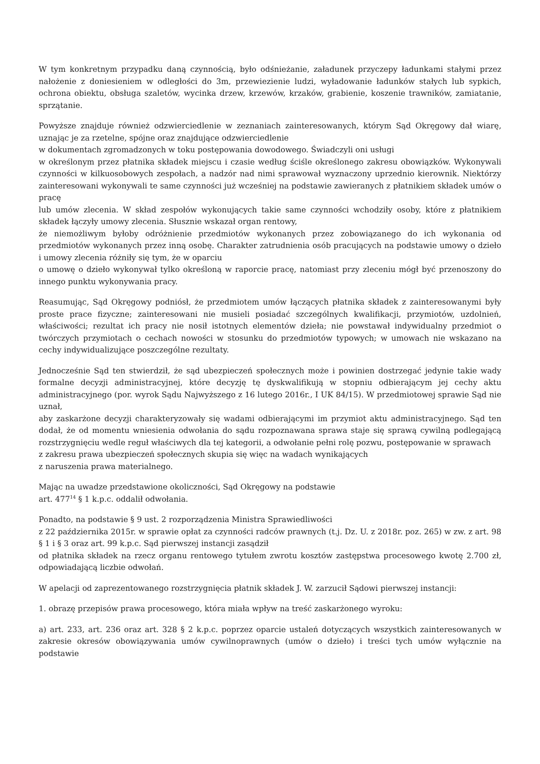W tym konkretnym przypadku daną czynnością, było odśnieżanie, załadunek przyczepy ładunkami stałymi przez nałożenie z doniesieniem w odległości do 3m, przewiezienie ludzi, wyładowanie ładunków stałych lub sypkich, ochrona obiektu, obsługa szaletów, wycinka drzew, krzewów, krzaków, grabienie, koszenie trawników, zamiatanie, sprzątanie.
Powyższe znajduje również odzwierciedlenie w zeznaniach zainteresowanych, którym Sąd Okręgowy dał wiarę, uznając je za rzetelne, spójne oraz znajdujące odzwierciedlenie
w dokumentach zgromadzonych w toku postępowania dowodowego. Świadczyli oni usługi
w określonym przez płatnika składek miejscu i czasie według ściśle określonego zakresu obowiązków. Wykonywali czynności w kilkuosobowych zespołach, a nadzór nad nimi sprawował wyznaczony uprzednio kierownik. Niektórzy zainteresowani wykonywali te same czynności już wcześniej na podstawie zawieranych z płatnikiem składek umów o pracę
lub umów zlecenia. W skład zespołów wykonujących takie same czynności wchodziły osoby, które z płatnikiem składek łączyły umowy zlecenia. Słusznie wskazał organ rentowy,
że niemożliwym byłoby odróżnienie przedmiotów wykonanych przez zobowiązanego do ich wykonania od przedmiotów wykonanych przez inną osobę. Charakter zatrudnienia osób pracujących na podstawie umowy o dzieło i umowy zlecenia różniły się tym, że w oparciu
o umowę o dzieło wykonywał tylko określoną w raporcie pracę, natomiast przy zleceniu mógł być przenoszony do innego punktu wykonywania pracy.
Reasumując, Sąd Okręgowy podniósł, że przedmiotem umów łączących płatnika składek z zainteresowanymi były proste prace fizyczne; zainteresowani nie musieli posiadać szczególnych kwalifikacji, przymiotów, uzdolnień, właściwości; rezultat ich pracy nie nosił istotnych elementów dzieła; nie powstawał indywidualny przedmiot o twórczych przymiotach o cechach nowości w stosunku do przedmiotów typowych; w umowach nie wskazano na cechy indywidualizujące poszczególne rezultaty.
Jednocześnie Sąd ten stwierdził, że sąd ubezpieczeń społecznych może i powinien dostrzegać jedynie takie wady formalne decyzji administracyjnej, które decyzję tę dyskwalifikują w stopniu odbierającym jej cechy aktu administracyjnego (por. wyrok Sądu Najwyższego z 16 lutego 2016r., I UK 84/15). W przedmiotowej sprawie Sąd nie uznał,
aby zaskarżone decyzji charakteryzowały się wadami odbierającymi im przymiot aktu administracyjnego. Sąd ten dodał, że od momentu wniesienia odwołania do sądu rozpoznawana sprawa staje się sprawą cywilną podlegającą rozstrzygnięciu wedle reguł właściwych dla tej kategorii, a odwołanie pełni rolę pozwu, postępowanie w sprawach
z zakresu prawa ubezpieczeń społecznych skupia się więc na wadach wynikających
z naruszenia prawa materialnego.
Mając na uwadze przedstawione okoliczności, Sąd Okręgowy na podstawie
art. 477<sup>14</sup> § 1 k.p.c. oddalił odwołania.
Ponadto, na podstawie § 9 ust. 2 rozporządzenia Ministra Sprawiedliwości
z 22 października 2015r. w sprawie opłat za czynności radców prawnych (t.j. Dz. U. z 2018r. poz. 265) w zw. z art. 98 § 1 i § 3 oraz art. 99 k.p.c. Sąd pierwszej instancji zasądził
od płatnika składek na rzecz organu rentowego tytułem zwrotu kosztów zastępstwa procesowego kwotę 2.700 zł, odpowiadającą liczbie odwołań.
W apelacji od zaprezentowanego rozstrzygnięcia płatnik składek J. W. zarzucił Sądowi pierwszej instancji:
1. obrazę przepisów prawa procesowego, która miała wpływ na treść zaskarżonego wyroku:
a) art. 233, art. 236 oraz art. 328 § 2 k.p.c. poprzez oparcie ustaleń dotyczących wszystkich zainteresowanych w zakresie okresów obowiązywania umów cywilnoprawnych (umów o dzieło) i treści tych umów wyłącznie na podstawie